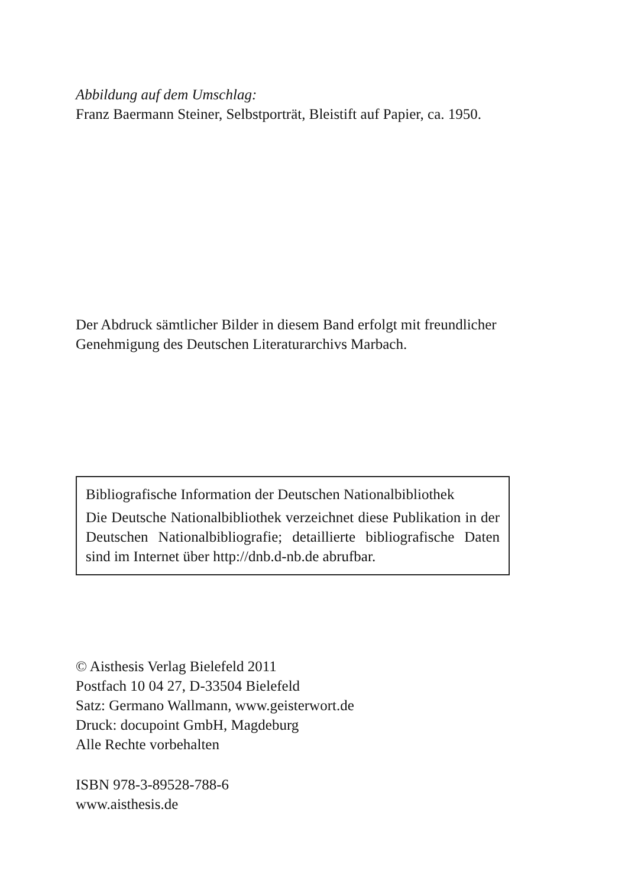Abbildung auf dem Umschlag:
Franz Baermann Steiner, Selbstporträt, Bleistift auf Papier, ca. 1950.
Der Abdruck sämtlicher Bilder in diesem Band erfolgt mit freundlicher
Genehmigung des Deutschen Literaturarchivs Marbach.
Bibliografische Information der Deutschen Nationalbibliothek
Die Deutsche Nationalbibliothek verzeichnet diese Publikation in der Deutschen Nationalbibliografie; detaillierte bibliografische Daten sind im Internet über http://dnb.d-nb.de abrufbar.
© Aisthesis Verlag Bielefeld 2011
Postfach 10 04 27, D-33504 Bielefeld
Satz: Germano Wallmann, www.geisterwort.de
Druck: docupoint GmbH, Magdeburg
Alle Rechte vorbehalten
ISBN 978-3-89528-788-6
www.aisthesis.de